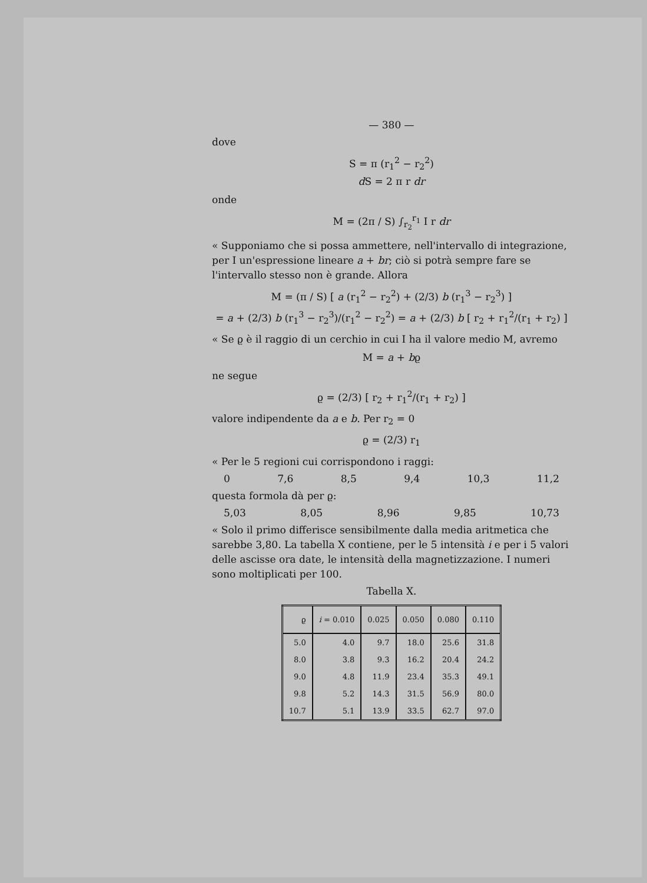— 380 —
dove
S = π (r<sub>1</sub><sup>2</sup> − r<sub>2</sub><sup>2</sup>)
d S = 2 π r dr
onde
M = (2π / S) ∫<sub>r<sub>2</sub></sub><sup>r<sub>1</sub></sup> I r dr
« Supponiamo che si possa ammettere, nell'intervallo di integrazione, per I un'espressione lineare a + br; ciò si potrà sempre fare se l'intervallo stesso non è grande. Allora
M = (π / S) [ a (r<sub>1</sub><sup>2</sup> − r<sub>2</sub><sup>2</sup>) + (2/3) b (r<sub>1</sub><sup>3</sup> − r<sub>2</sub><sup>3</sup>) ]
= a + (2/3) b (r<sub>1</sub><sup>3</sup> − r<sub>2</sub><sup>3</sup>)/(r<sub>1</sub><sup>2</sup> − r<sub>2</sub><sup>2</sup>) = a + (2/3) b [ r<sub>2</sub> + r<sub>1</sub><sup>2</sup>/(r<sub>1</sub> + r<sub>2</sub>) ]
« Se ϱ è il raggio di un cerchio in cui I ha il valore medio M, avremo
M = a + bϱ
ne segue
ϱ = (2/3) [ r<sub>2</sub> + r<sub>1</sub><sup>2</sup>/(r<sub>1</sub> + r<sub>2</sub>) ]
valore indipendente da a e b. Per r<sub>2</sub> = 0
ϱ = (2/3) r<sub>1</sub>
« Per le 5 regioni cui corrispondono i raggi:
0 7,6 8,5 9,4 10,3 11,2
questa formola dà per ϱ:
5,03 8,05 8,96 9,85 10,73
« Solo il primo differisce sensibilmente dalla media aritmetica che sarebbe 3,80. La tabella X contiene, per le 5 intensità i e per i 5 valori delle ascisse ora date, le intensità della magnetizzazione. I numeri sono moltiplicati per 100.
Tabella X.
| ϱ | i = 0.010 | 0.025 | 0.050 | 0.080 | 0.110 |
| --- | --- | --- | --- | --- | --- |
| 5.0 | 4.0 | 9.7 | 18.0 | 25.6 | 31.8 |
| 8.0 | 3.8 | 9.3 | 16.2 | 20.4 | 24.2 |
| 9.0 | 4.8 | 11.9 | 23.4 | 35.3 | 49.1 |
| 9.8 | 5.2 | 14.3 | 31.5 | 56.9 | 80.0 |
| 10.7 | 5.1 | 13.9 | 33.5 | 62.7 | 97.0 |